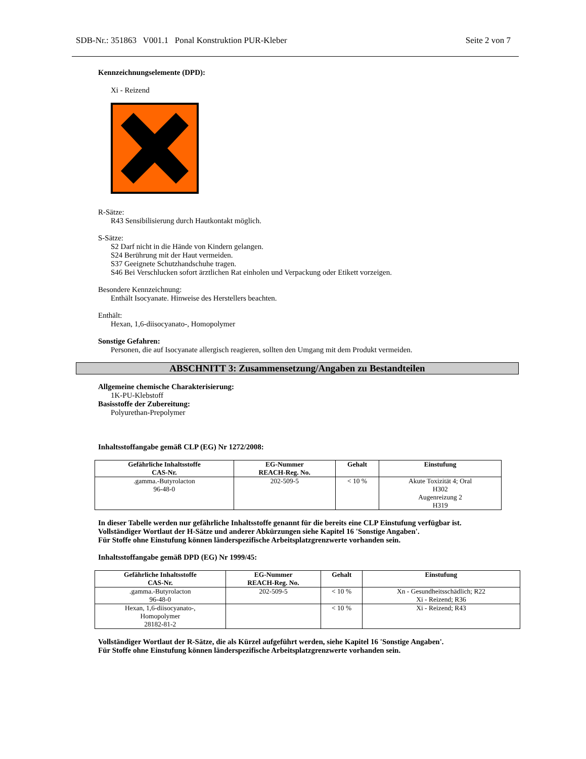SDB-Nr.: 351863 V001.1 Ponal Konstruktion PUR-Kleber Seite 2 von 7
Kennzeichnungselemente (DPD):
Xi - Reizend
R-Sätze:
R43 Sensibilisierung durch Hautkontakt möglich.
S-Sätze:
S2 Darf nicht in die Hände von Kindern gelangen.
S24 Berührung mit der Haut vermeiden.
S37 Geeignete Schutzhandschuhe tragen.
S46 Bei Verschlucken sofort ärztlichen Rat einholen und Verpackung oder Etikett vorzeigen.
Besondere Kennzeichnung:
Enthält Isocyanate. Hinweise des Herstellers beachten.
Enthält:
Hexan, 1,6-diisocyanato-, Homopolymer
Sonstige Gefahren:
Personen, die auf Isocyanate allergisch reagieren, sollten den Umgang mit dem Produkt vermeiden.
ABSCHNITT 3: Zusammensetzung/Angaben zu Bestandteilen
Allgemeine chemische Charakterisierung:
1K-PU-Klebstoff
Basisstoffe der Zubereitung:
Polyurethan-Prepolymer
Inhaltsstoffangabe gemäß CLP (EG) Nr 1272/2008:
| Gefährliche Inhaltsstoffe CAS-Nr. | EG-Nummer REACH-Reg. No. | Gehalt | Einstufung |
| --- | --- | --- | --- |
| .gamma.-Butyrolacton 96-48-0 | 202-509-5 | < 10 % | Akute Toxizität 4; Oral H302 Augenreizung 2 H319 |
In dieser Tabelle werden nur gefährliche Inhaltsstoffe genannt für die bereits eine CLP Einstufung verfügbar ist.
Vollständiger Wortlaut der H-Sätze und anderer Abkürzungen siehe Kapitel 16 'Sonstige Angaben'.
Für Stoffe ohne Einstufung können länderspezifische Arbeitsplatzgrenzwerte vorhanden sein.
Inhaltsstoffangabe gemäß DPD (EG) Nr 1999/45:
| Gefährliche Inhaltsstoffe CAS-Nr. | EG-Nummer REACH-Reg. No. | Gehalt | Einstufung |
| --- | --- | --- | --- |
| .gamma.-Butyrolacton 96-48-0 | 202-509-5 | < 10 % | Xn - Gesundheitsschädlich; R22 Xi - Reizend; R36 |
| Hexan, 1,6-diisocyanato-, Homopolymer 28182-81-2 | | < 10 % | Xi - Reizend; R43 |
Vollständiger Wortlaut der R-Sätze, die als Kürzel aufgeführt werden, siehe Kapitel 16 'Sonstige Angaben'.
Für Stoffe ohne Einstufung können länderspezifische Arbeitsplatzgrenzwerte vorhanden sein.